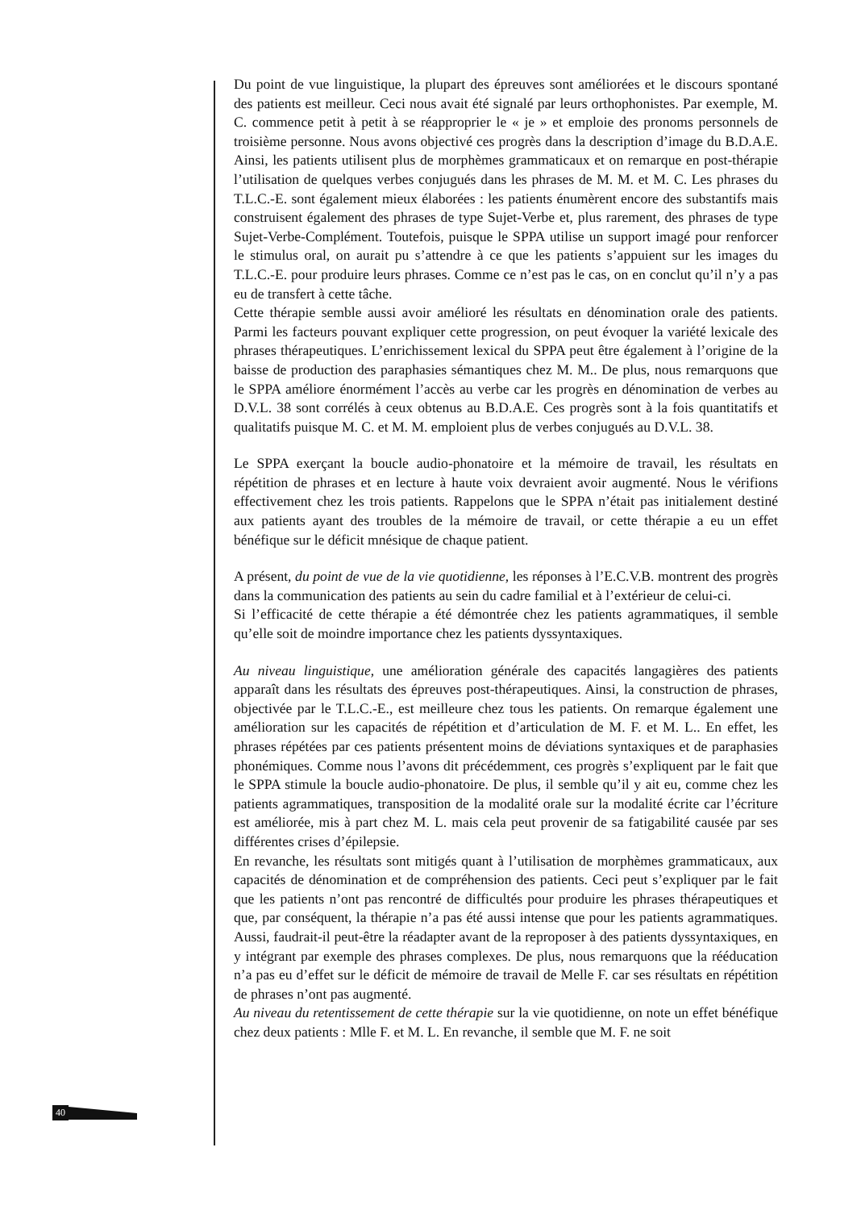Du point de vue linguistique, la plupart des épreuves sont améliorées et le discours spontané des patients est meilleur. Ceci nous avait été signalé par leurs orthophonistes. Par exemple, M. C. commence petit à petit à se réapproprier le « je » et emploie des pronoms personnels de troisième personne. Nous avons objectivé ces progrès dans la description d’image du B.D.A.E. Ainsi, les patients utilisent plus de morphèmes grammaticaux et on remarque en post-thérapie l’utilisation de quelques verbes conjugués dans les phrases de M. M. et M. C. Les phrases du T.L.C.-E. sont également mieux élaborées : les patients énumèrent encore des substantifs mais construisent également des phrases de type Sujet-Verbe et, plus rarement, des phrases de type Sujet-Verbe-Complément. Toutefois, puisque le SPPA utilise un support imagé pour renforcer le stimulus oral, on aurait pu s’attendre à ce que les patients s’appuient sur les images du T.L.C.-E. pour produire leurs phrases. Comme ce n’est pas le cas, on en conclut qu’il n’y a pas eu de transfert à cette tâche.
Cette thérapie semble aussi avoir amélioré les résultats en dénomination orale des patients. Parmi les facteurs pouvant expliquer cette progression, on peut évoquer la variété lexicale des phrases thérapeutiques. L’enrichissement lexical du SPPA peut être également à l’origine de la baisse de production des paraphasies sémantiques chez M. M.. De plus, nous remarquons que le SPPA améliore énormément l’accès au verbe car les progrès en dénomination de verbes au D.V.L. 38 sont corrélés à ceux obtenus au B.D.A.E. Ces progrès sont à la fois quantitatifs et qualitatifs puisque M. C. et M. M. emploient plus de verbes conjugués au D.V.L. 38.
Le SPPA exerçant la boucle audio-phonatoire et la mémoire de travail, les résultats en répétition de phrases et en lecture à haute voix devraient avoir augmenté. Nous le vérifions effectivement chez les trois patients. Rappelons que le SPPA n’était pas initialement destiné aux patients ayant des troubles de la mémoire de travail, or cette thérapie a eu un effet bénéfique sur le déficit mnésique de chaque patient.
A présent, du point de vue de la vie quotidienne, les réponses à l’E.C.V.B. montrent des progrès dans la communication des patients au sein du cadre familial et à l’extérieur de celui-ci.
Si l’efficacité de cette thérapie a été démontrée chez les patients agrammatiques, il semble qu’elle soit de moindre importance chez les patients dyssyntaxiques.
Au niveau linguistique, une amélioration générale des capacités langagières des patients apparaît dans les résultats des épreuves post-thérapeutiques. Ainsi, la construction de phrases, objectivée par le T.L.C.-E., est meilleure chez tous les patients. On remarque également une amélioration sur les capacités de répétition et d’articulation de M. F. et M. L.. En effet, les phrases répétées par ces patients présentent moins de déviations syntaxiques et de paraphasies phonémiques. Comme nous l’avons dit précédemment, ces progrès s’expliquent par le fait que le SPPA stimule la boucle audio-phonatoire. De plus, il semble qu’il y ait eu, comme chez les patients agrammatiques, transposition de la modalité orale sur la modalité écrite car l’écriture est améliorée, mis à part chez M. L. mais cela peut provenir de sa fatigabilité causée par ses différentes crises d’épilepsie.
En revanche, les résultats sont mitigés quant à l’utilisation de morphèmes grammaticaux, aux capacités de dénomination et de compréhension des patients. Ceci peut s’expliquer par le fait que les patients n’ont pas rencontré de difficultés pour produire les phrases thérapeutiques et que, par conséquent, la thérapie n’a pas été aussi intense que pour les patients agrammatiques. Aussi, faudrait-il peut-être la réadapter avant de la reproposer à des patients dyssyntaxiques, en y intégrant par exemple des phrases complexes. De plus, nous remarquons que la rééducation n’a pas eu d’effet sur le déficit de mémoire de travail de Melle F. car ses résultats en répétition de phrases n’ont pas augmenté.
Au niveau du retentissement de cette thérapie sur la vie quotidienne, on note un effet bénéfique chez deux patients : Mlle F. et M. L. En revanche, il semble que M. F. ne soit
40